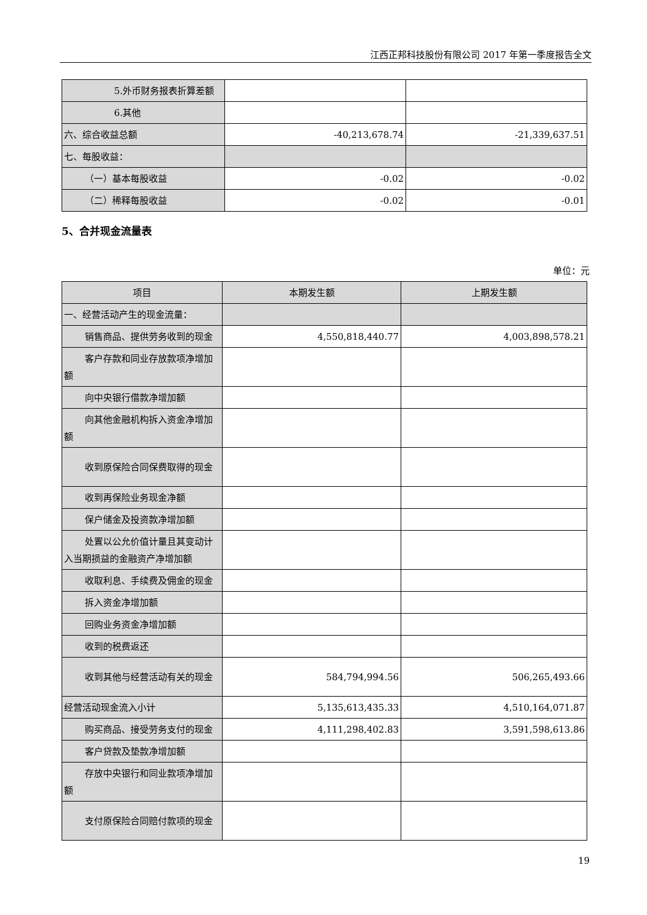江西正邦科技股份有限公司 2017 年第一季度报告全文
| 5.外币财务报表折算差额 | | |
| 6.其他 | | |
| 六、综合收益总额 | -40,213,678.74 | -21,339,637.51 |
| 七、每股收益： | | |
| （一）基本每股收益 | -0.02 | -0.02 |
| （二）稀释每股收益 | -0.02 | -0.01 |
5、合并现金流量表
单位：元
| 项目 | 本期发生额 | 上期发生额 |
| --- | --- | --- |
| 一、经营活动产生的现金流量： | | |
| 销售商品、提供劳务收到的现金 | 4,550,818,440.77 | 4,003,898,578.21 |
| 客户存款和同业存放款项净增加额 | | |
| 向中央银行借款净增加额 | | |
| 向其他金融机构拆入资金净增加额 | | |
| 收到原保险合同保费取得的现金 | | |
| 收到再保险业务现金净额 | | |
| 保户储金及投资款净增加额 | | |
| 处置以公允价值计量且其变动计入当期损益的金融资产净增加额 | | |
| 收取利息、手续费及佣金的现金 | | |
| 拆入资金净增加额 | | |
| 回购业务资金净增加额 | | |
| 收到的税费返还 | | |
| 收到其他与经营活动有关的现金 | 584,794,994.56 | 506,265,493.66 |
| 经营活动现金流入小计 | 5,135,613,435.33 | 4,510,164,071.87 |
| 购买商品、接受劳务支付的现金 | 4,111,298,402.83 | 3,591,598,613.86 |
| 客户贷款及垫款净增加额 | | |
| 存放中央银行和同业款项净增加额 | | |
| 支付原保险合同赔付款项的现金 | | |
19